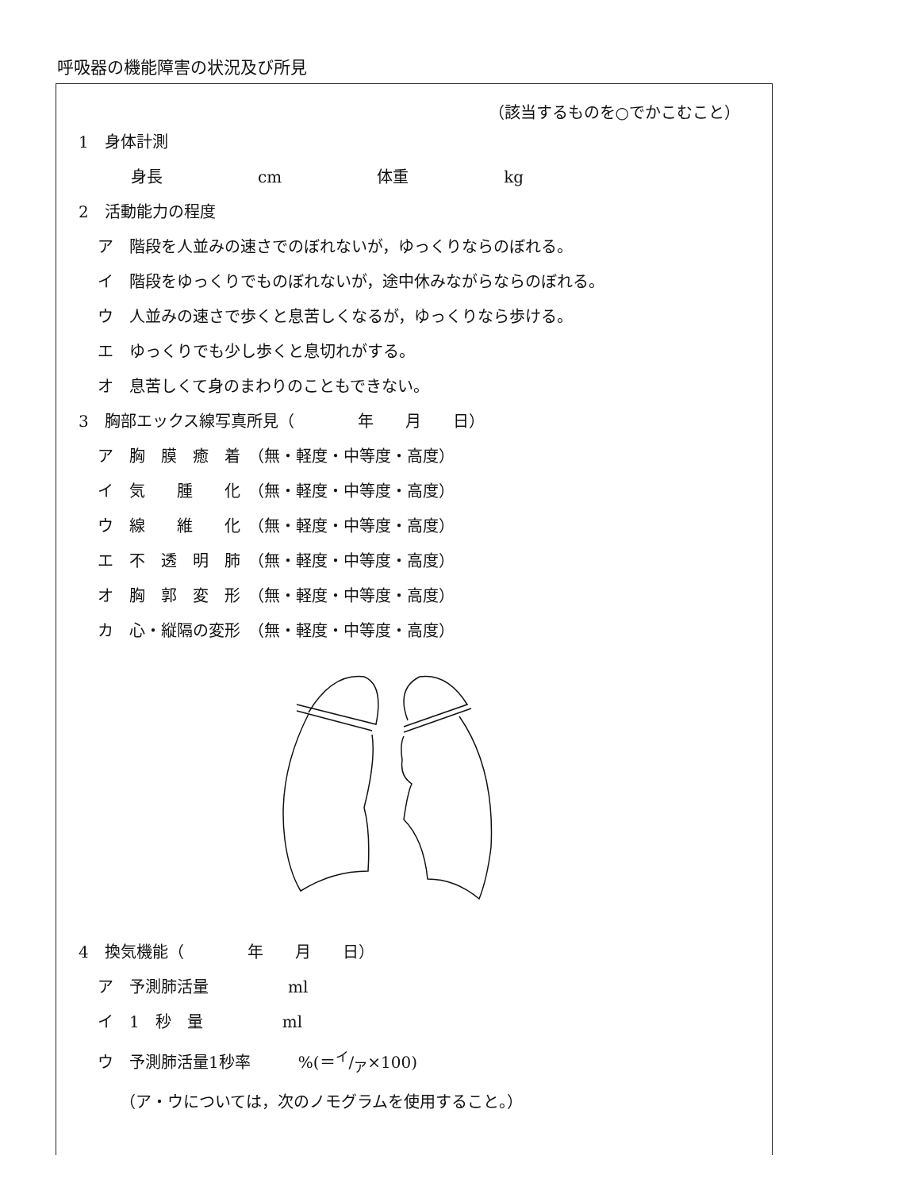呼吸器の機能障害の状況及び所見
（該当するものを○でかこむこと）
1　身体計測
身長　　　　　　cm　　　　　　体重　　　　　　kg
2　活動能力の程度
ア　階段を人並みの速さでのぼれないが，ゆっくりならのぼれる。
イ　階段をゆっくりでものぼれないが，途中休みながらならのぼれる。
ウ　人並みの速さで歩くと息苦しくなるが，ゆっくりなら歩ける。
エ　ゆっくりでも少し歩くと息切れがする。
オ　息苦しくて身のまわりのこともできない。
3　胸部エックス線写真所見（　　　　年　　月　　日）
ア　胸　膜　癒　着　（無・軽度・中等度・高度）
イ　気　　腫　　化　（無・軽度・中等度・高度）
ウ　線　　維　　化　（無・軽度・中等度・高度）
エ　不　透　明　肺　（無・軽度・中等度・高度）
オ　胸　郭　変　形　（無・軽度・中等度・高度）
カ　心・縦隔の変形　（無・軽度・中等度・高度）
4　換気機能（　　　　年　　月　　日）
ア　予測肺活量　　　　　ml
イ　1　秒　量　　　　　ml
ウ　予測肺活量1秒率　　　%(＝イ/ア×100)
（ア・ウについては，次のノモグラムを使用すること。）